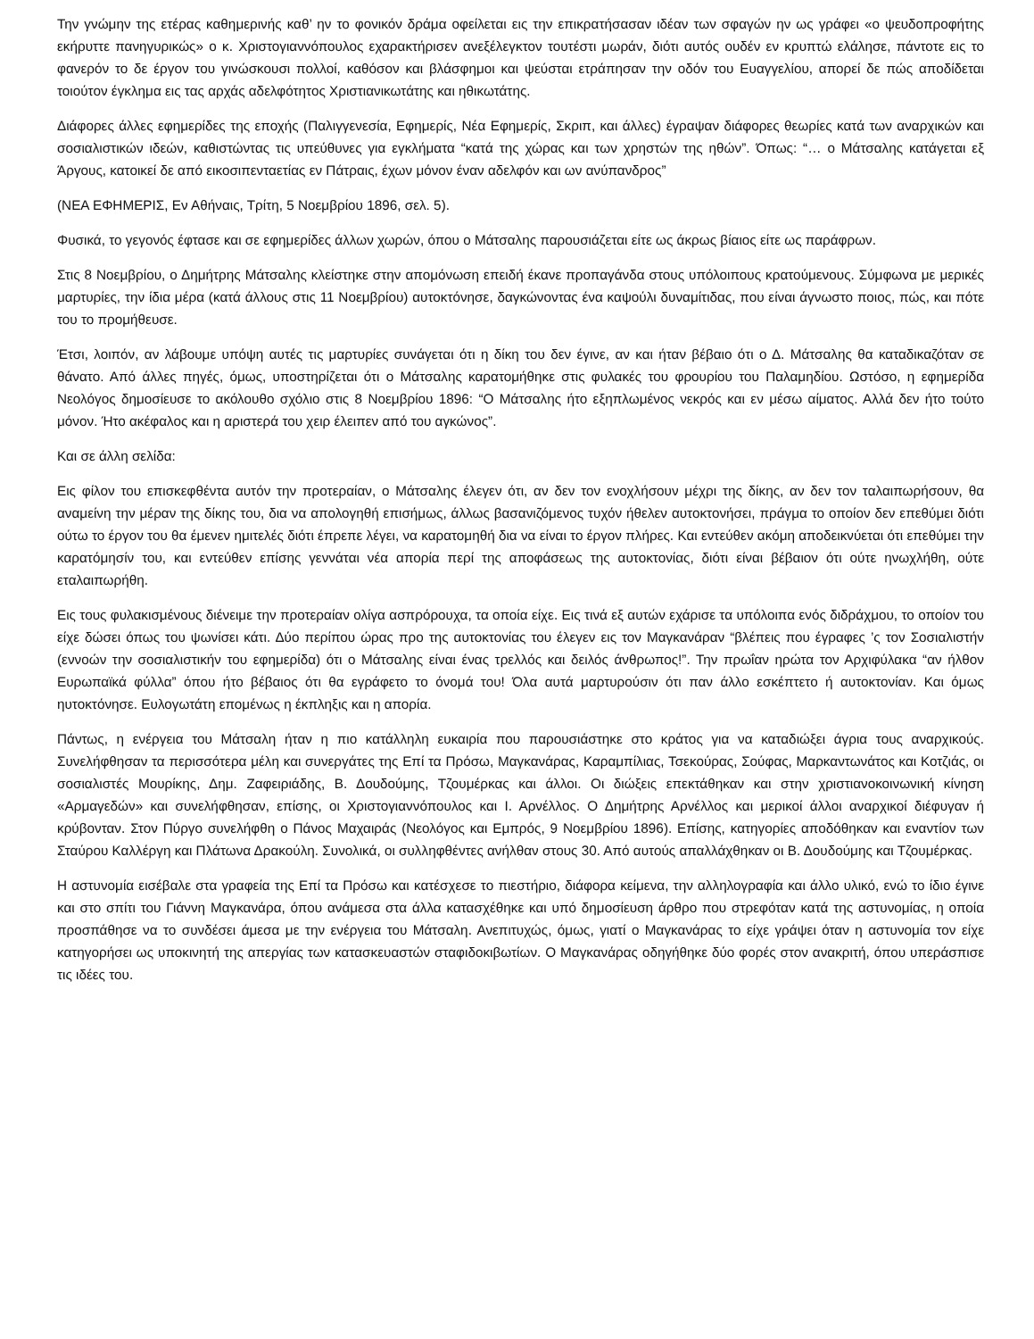Την γνώμην της ετέρας καθημερινής καθ’ ην το φονικόν δράμα οφείλεται εις την επικρατήσασαν ιδέαν των σφαγών ην ως γράφει «ο ψευδοπροφήτης εκήρυττε πανηγυρικώς» ο κ. Χριστογιαννόπουλος εχαρακτήρισεν ανεξέλεγκτον τουτέστι μωράν, διότι αυτός ουδέν εν κρυπτώ ελάλησε, πάντοτε εις το φανερόν το δε έργον του γινώσκουσι πολλοί, καθόσον και βλάσφημοι και ψεύσται ετράπησαν την οδόν του Ευαγγελίου, απορεί δε πώς αποδίδεται τοιούτον έγκλημα εις τας αρχάς αδελφότητος Χριστιανικωτάτης και ηθικωτάτης.
Διάφορες άλλες εφημερίδες της εποχής (Παλιγγενεσία, Εφημερίς, Νέα Εφημερίς, Σκριπ, και άλλες) έγραψαν διάφορες θεωρίες κατά των αναρχικών και σοσιαλιστικών ιδεών, καθιστώντας τις υπεύθυνες για εγκλήματα “κατά της χώρας και των χρηστών της ηθών”. Όπως: “… ο Μάτσαλης κατάγεται εξ Άργους, κατοικεί δε από εικοσιπενταετίας εν Πάτραις, έχων μόνον έναν αδελφόν και ων ανύπανδρος”
(ΝΕΑ ΕΦΗΜΕΡΙΣ, Εν Αθήναις, Τρίτη, 5 Νοεμβρίου 1896, σελ. 5).
Φυσικά, το γεγονός έφτασε και σε εφημερίδες άλλων χωρών, όπου ο Μάτσαλης παρουσιάζεται είτε ως άκρως βίαιος είτε ως παράφρων.
Στις 8 Νοεμβρίου, ο Δημήτρης Μάτσαλης κλείστηκε στην απομόνωση επειδή έκανε προπαγάνδα στους υπόλοιπους κρατούμενους. Σύμφωνα με μερικές μαρτυρίες, την ίδια μέρα (κατά άλλους στις 11 Νοεμβρίου) αυτοκτόνησε, δαγκώνοντας ένα καψούλι δυναμίτιδας, που είναι άγνωστο ποιος, πώς, και πότε του το προμήθευσε.
Έτσι, λοιπόν, αν λάβουμε υπόψη αυτές τις μαρτυρίες συνάγεται ότι η δίκη του δεν έγινε, αν και ήταν βέβαιο ότι ο Δ. Μάτσαλης θα καταδικαζόταν σε θάνατο. Από άλλες πηγές, όμως, υποστηρίζεται ότι ο Μάτσαλης καρατομήθηκε στις φυλακές του φρουρίου του Παλαμηδίου. Ωστόσο, η εφημερίδα Νεολόγος δημοσίευσε το ακόλουθο σχόλιο στις 8 Νοεμβρίου 1896: “Ο Μάτσαλης ήτο εξηπλωμένος νεκρός και εν μέσω αίματος. Αλλά δεν ήτο τούτο μόνον. Ήτο ακέφαλος και η αριστερά του χειρ έλειπεν από του αγκώνος”.
Και σε άλλη σελίδα:
Εις φίλον του επισκεφθέντα αυτόν την προτεραίαν, ο Μάτσαλης έλεγεν ότι, αν δεν τον ενοχλήσουν μέχρι της δίκης, αν δεν τον ταλαιπωρήσουν, θα αναμείνη την μέραν της δίκης του, δια να απολογηθή επισήμως, άλλως βασανιζόμενος τυχόν ήθελεν αυτοκτονήσει, πράγμα το οποίον δεν επεθύμει διότι ούτω το έργον του θα έμενεν ημιτελές διότι έπρεπε λέγει, να καρατομηθή δια να είναι το έργον πλήρες. Και εντεύθεν ακόμη αποδεικνύεται ότι επεθύμει την καρατόμησίν του, και εντεύθεν επίσης γεννάται νέα απορία περί της αποφάσεως της αυτοκτονίας, διότι είναι βέβαιον ότι ούτε ηνωχλήθη, ούτε εταλαιπωρήθη.
Εις τους φυλακισμένους διένειμε την προτεραίαν ολίγα ασπρόρουχα, τα οποία είχε. Εις τινά εξ αυτών εχάρισε τα υπόλοιπα ενός διδράχμου, το οποίον του είχε δώσει όπως του ψωνίσει κάτι. Δύο περίπου ώρας προ της αυτοκτονίας του έλεγεν εις τον Μαγκανάραν “βλέπεις που έγραφες ’ς τον Σοσιαλιστήν (εννοών την σοσιαλιστικήν του εφημερίδα) ότι ο Μάτσαλης είναι ένας τρελλός και δειλός άνθρωπος!”. Την πρωΐαν ηρώτα τον Αρχιφύλακα “αν ήλθον Ευρωπαϊκά φύλλα” όπου ήτο βέβαιος ότι θα εγράφετο το όνομά του! Όλα αυτά μαρτυρούσιν ότι παν άλλο εσκέπτετο ή αυτοκτονίαν. Και όμως ηυτοκτόνησε. Ευλογωτάτη επομένως η έκπληξις και η απορία.
Πάντως, η ενέργεια του Μάτσαλη ήταν η πιο κατάλληλη ευκαιρία που παρουσιάστηκε στο κράτος για να καταδιώξει άγρια τους αναρχικούς. Συνελήφθησαν τα περισσότερα μέλη και συνεργάτες της Επί τα Πρόσω, Μαγκανάρας, Καραμπίλιας, Τσεκούρας, Σούφας, Μαρκαντωνάτος και Κοτζιάς, οι σοσιαλιστές Μουρίκης, Δημ. Ζαφειριάδης, Β. Δουδούμης, Τζουμέρκας και άλλοι. Οι διώξεις επεκτάθηκαν και στην χριστιανοκοινωνική κίνηση «Αρμαγεδών» και συνελήφθησαν, επίσης, οι Χριστογιαννόπουλος και Ι. Αρνέλλος. Ο Δημήτρης Αρνέλλος και μερικοί άλλοι αναρχικοί διέφυγαν ή κρύβονταν. Στον Πύργο συνελήφθη ο Πάνος Μαχαιράς (Νεολόγος και Εμπρός, 9 Νοεμβρίου 1896). Επίσης, κατηγορίες αποδόθηκαν και εναντίον των Σταύρου Καλλέργη και Πλάτωνα Δρακούλη. Συνολικά, οι συλληφθέντες ανήλθαν στους 30. Από αυτούς απαλλάχθηκαν οι Β. Δουδούμης και Τζουμέρκας.
Η αστυνομία εισέβαλε στα γραφεία της Επί τα Πρόσω και κατέσχεσε το πιεστήριο, διάφορα κείμενα, την αλληλογραφία και άλλο υλικό, ενώ το ίδιο έγινε και στο σπίτι του Γιάννη Μαγκανάρα, όπου ανάμεσα στα άλλα κατασχέθηκε και υπό δημοσίευση άρθρο που στρεφόταν κατά της αστυνομίας, η οποία προσπάθησε να το συνδέσει άμεσα με την ενέργεια του Μάτσαλη. Ανεπιτυχώς, όμως, γιατί ο Μαγκανάρας το είχε γράψει όταν η αστυνομία τον είχε κατηγορήσει ως υποκινητή της απεργίας των κατασκευαστών σταφιδοκιβωτίων. Ο Μαγκανάρας οδηγήθηκε δύο φορές στον ανακριτή, όπου υπεράσπισε τις ιδέες του.